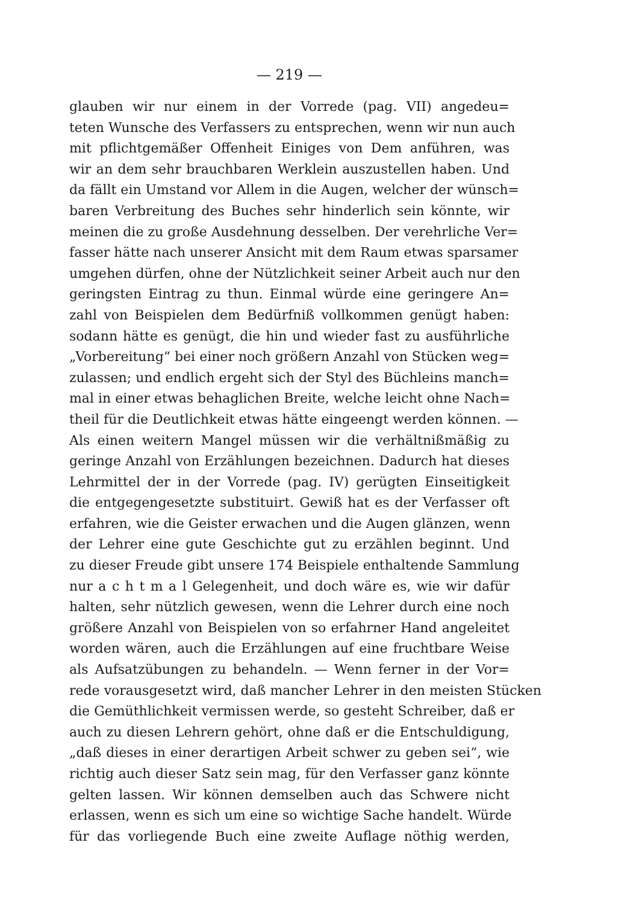— 219 —
glauben wir nur einem in der Vorrede (pag. VII) angedeu=
teten Wunsche des Verfassers zu entsprechen, wenn wir nun auch
mit pflichtgemäßer Offenheit Einiges von Dem anführen, was
wir an dem sehr brauchbaren Werklein auszustellen haben. Und
da fällt ein Umstand vor Allem in die Augen, welcher der wünsch=
baren Verbreitung des Buches sehr hinderlich sein könnte, wir
meinen die zu große Ausdehnung desselben. Der verehrliche Ver=
fasser hätte nach unserer Ansicht mit dem Raum etwas sparsamer
umgehen dürfen, ohne der Nützlichkeit seiner Arbeit auch nur den
geringsten Eintrag zu thun. Einmal würde eine geringere An=
zahl von Beispielen dem Bedürfniß vollkommen genügt haben:
sodann hätte es genügt, die hin und wieder fast zu ausführliche
„Vorbereitung“ bei einer noch größern Anzahl von Stücken weg=
zulassen; und endlich ergeht sich der Styl des Büchleins manch=
mal in einer etwas behaglichen Breite, welche leicht ohne Nach=
theil für die Deutlichkeit etwas hätte eingeengt werden können. —
Als einen weitern Mangel müssen wir die verhältnißmäßig zu
geringe Anzahl von Erzählungen bezeichnen. Dadurch hat dieses
Lehrmittel der in der Vorrede (pag. IV) gerügten Einseitigkeit
die entgegengesetzte substituirt. Gewiß hat es der Verfasser oft
erfahren, wie die Geister erwachen und die Augen glänzen, wenn
der Lehrer eine gute Geschichte gut zu erzählen beginnt. Und
zu dieser Freude gibt unsere 174 Beispiele enthaltende Sammlung
nur a c h t m a l Gelegenheit, und doch wäre es, wie wir dafür
halten, sehr nützlich gewesen, wenn die Lehrer durch eine noch
größere Anzahl von Beispielen von so erfahrner Hand angeleitet
worden wären, auch die Erzählungen auf eine fruchtbare Weise
als Aufsatzübungen zu behandeln. — Wenn ferner in der Vor=
rede vorausgesetzt wird, daß mancher Lehrer in den meisten Stücken
die Gemüthlichkeit vermissen werde, so gesteht Schreiber, daß er
auch zu diesen Lehrern gehört, ohne daß er die Entschuldigung,
„daß dieses in einer derartigen Arbeit schwer zu geben sei“, wie
richtig auch dieser Satz sein mag, für den Verfasser ganz könnte
gelten lassen. Wir können demselben auch das Schwere nicht
erlassen, wenn es sich um eine so wichtige Sache handelt. Würde
für das vorliegende Buch eine zweite Auflage nöthig werden,